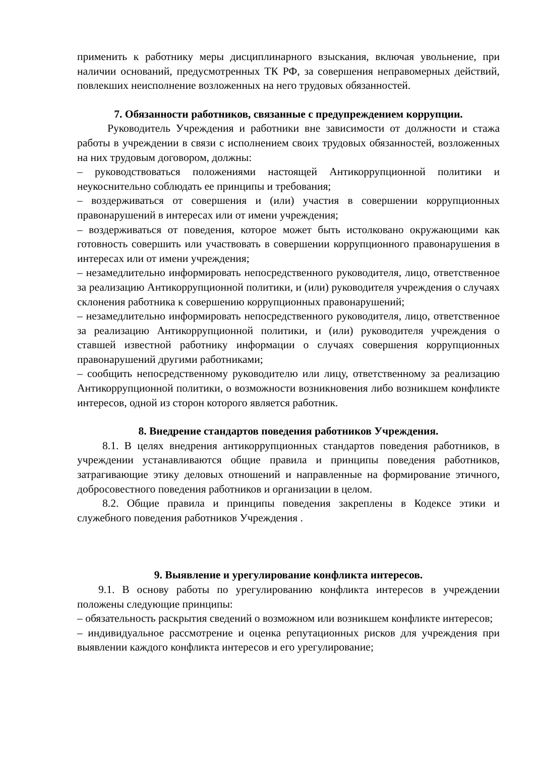применить к работнику меры дисциплинарного взыскания, включая увольнение, при наличии оснований, предусмотренных ТК РФ, за совершения неправомерных действий, повлекших неисполнение возложенных на него трудовых обязанностей.
7. Обязанности работников, связанные с предупреждением коррупции.
Руководитель Учреждения и работники вне зависимости от должности и стажа работы в учреждении в связи с исполнением своих трудовых обязанностей, возложенных на них трудовым договором, должны:
– руководствоваться положениями настоящей Антикоррупционной политики и неукоснительно соблюдать ее принципы и требования;
– воздерживаться от совершения и (или) участия в совершении коррупционных правонарушений в интересах или от имени учреждения;
– воздерживаться от поведения, которое может быть истолковано окружающими как готовность совершить или участвовать в совершении коррупционного правонарушения в интересах или от имени учреждения;
– незамедлительно информировать непосредственного руководителя, лицо, ответственное за реализацию Антикоррупционной политики, и (или) руководителя учреждения о случаях склонения работника к совершению коррупционных правонарушений;
– незамедлительно информировать непосредственного руководителя, лицо, ответственное за реализацию Антикоррупционной политики, и (или) руководителя учреждения о ставшей известной работнику информации о случаях совершения коррупционных правонарушений другими работниками;
– сообщить непосредственному руководителю или лицу, ответственному за реализацию Антикоррупционной политики, о возможности возникновения либо возникшем конфликте интересов, одной из сторон которого является работник.
8. Внедрение стандартов поведения работников Учреждения.
8.1. В целях внедрения антикоррупционных стандартов поведения работников, в учреждении устанавливаются общие правила и принципы поведения работников, затрагивающие этику деловых отношений и направленные на формирование этичного, добросовестного поведения работников и организации в целом.
8.2. Общие правила и принципы поведения закреплены в Кодексе этики и служебного поведения работников Учреждения .
9. Выявление и урегулирование конфликта интересов.
9.1. В основу работы по урегулированию конфликта интересов в учреждении положены следующие принципы:
– обязательность раскрытия сведений о возможном или возникшем конфликте интересов;
– индивидуальное рассмотрение и оценка репутационных рисков для учреждения при выявлении каждого конфликта интересов и его урегулирование;